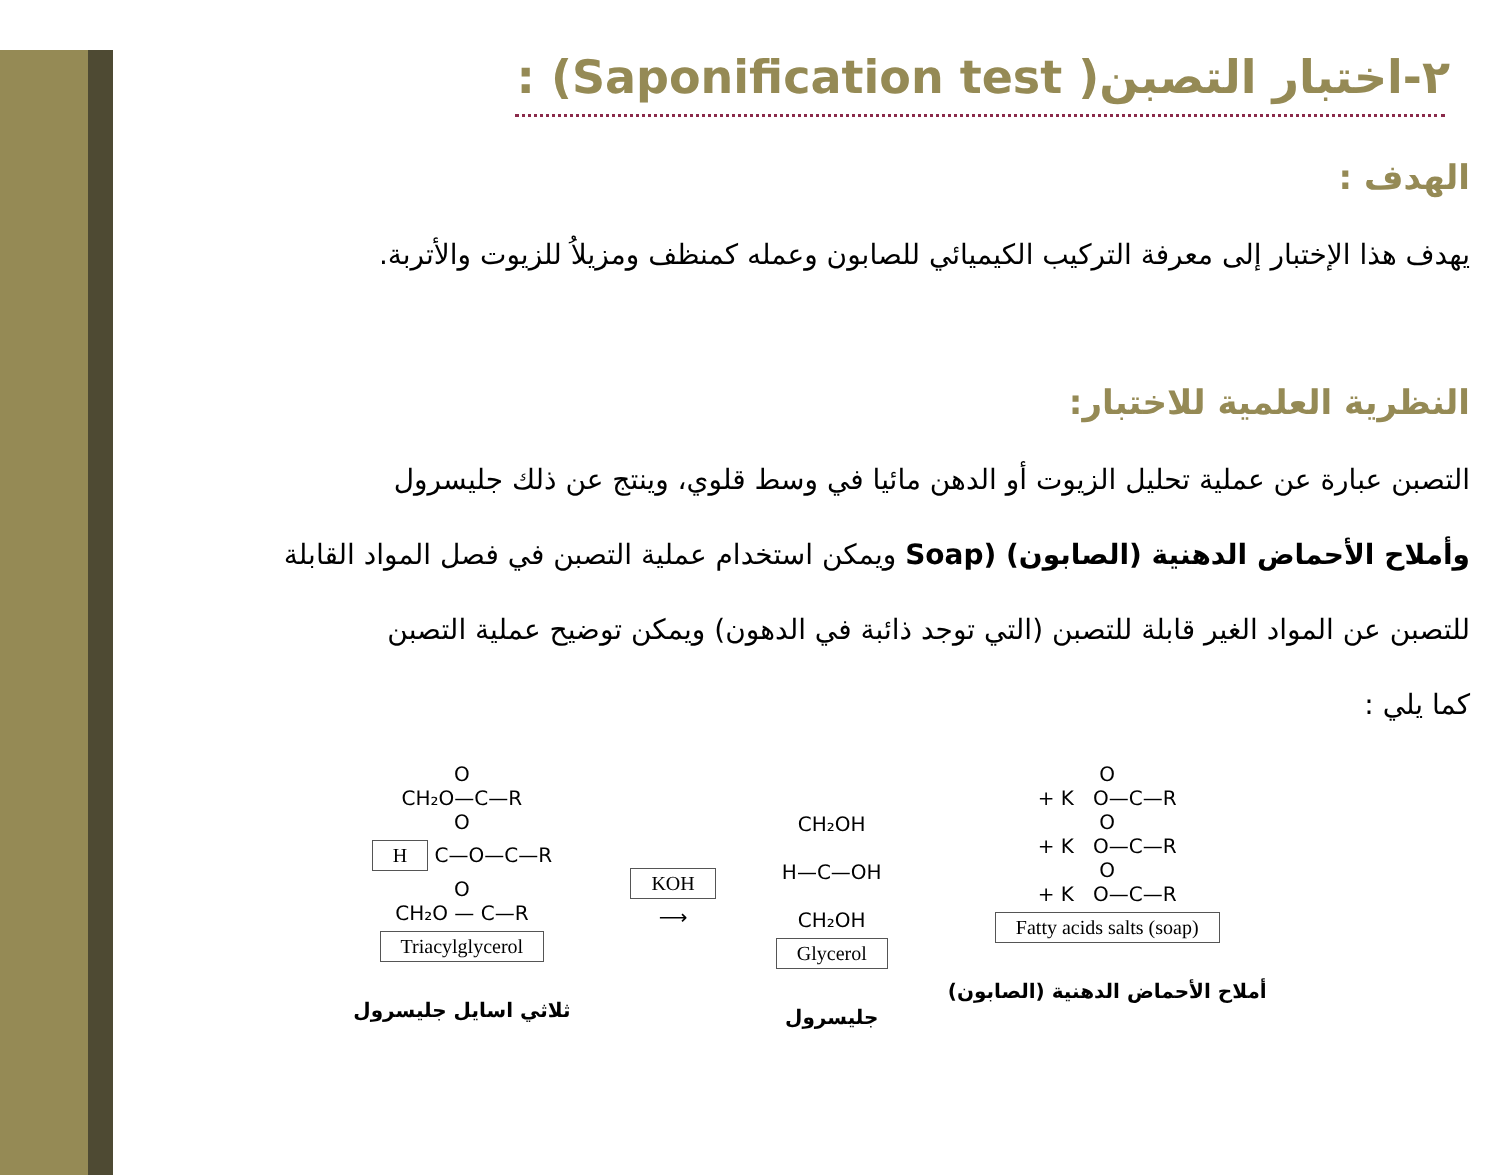٢-اختبار التصبن( Saponification test) :
الهدف :
يهدف هذا الإختبار إلى معرفة التركيب الكيميائي للصابون وعمله كمنظف ومزيلاُ للزيوت والأتربة.
النظرية العلمية للاختبار:
التصبن عبارة عن عملية تحليل الزيوت أو الدهن مائيا في وسط قلوي، وينتج عن ذلك جليسرول
وأملاح الأحماض الدهنية (الصابون) (Soap ويمكن استخدام عملية التصبن في فصل المواد القابلة
للتصبن عن المواد الغير قابلة للتصبن (التي توجد ذائبة في الدهون) ويمكن توضيح عملية التصبن
كما يلي :
O
CH₂O—C—R
O
H C—O—C—R
O
CH₂O — C—R
Triacylglycerol
ثلاثي اسايل جليسرول
KOH
⟶
CH₂OH
H—C—OH
CH₂OH
Glycerol
جليسرول
O
+ K O—C—R
O
+ K O—C—R
O
+ K O—C—R
Fatty acids salts (soap)
أملاح الأحماض الدهنية (الصابون)